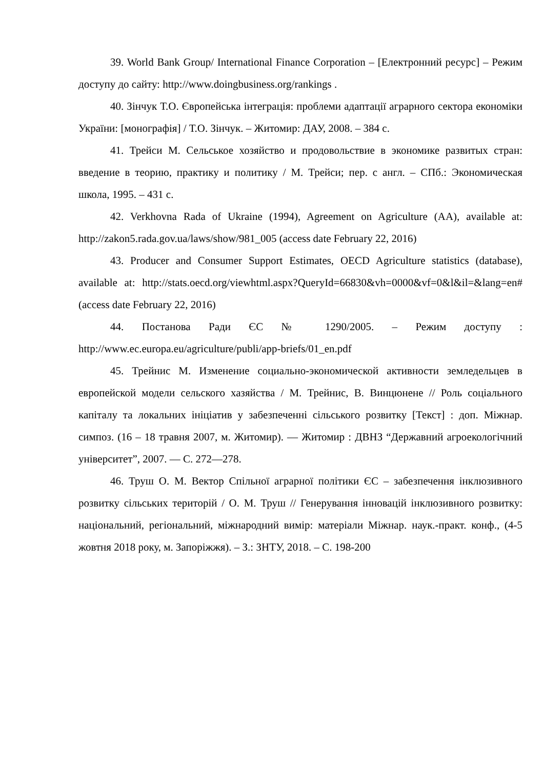39. World Bank Group/ International Finance Corporation – [Електронний ресурс] – Режим доступу до сайту: http://www.doingbusiness.org/rankings .
40. Зінчук Т.О. Європейська інтеграція: проблеми адаптації аграрного сектора економіки України: [монографія] / Т.О. Зінчук. – Житомир: ДАУ, 2008. – 384 с.
41. Трейси М. Сельськое хозяйство и продовольствие в экономике развитых стран: введение в теорию, практику и политику / М. Трейси; пер. с англ. – СПб.: Экономическая школа, 1995. – 431 с.
42. Verkhovna Rada of Ukraine (1994), Agreement on Agriculture (AA), available at: http://zakon5.rada.gov.ua/laws/show/981_005 (access date February 22, 2016)
43. Producer and Consumer Support Estimates, OECD Agriculture statistics (database), available at: http://stats.oecd.org/viewhtml.aspx?QueryId=66830&vh=0000&vf=0&l&il=&lang=en# (access date February 22, 2016)
44. Постанова Ради ЄС № 1290/2005. – Режим доступу : http://www.ec.europa.eu/agriculture/publi/app-briefs/01_en.pdf
45. Трейнис М. Изменение социально-экономической активности земледельцев в европейской модели сельского хазяйства / М. Трейнис, В. Винцюнене // Роль соціального капіталу та локальних ініціатив у забезпеченні сільського розвитку [Текст] : доп. Міжнар. симпоз. (16 – 18 травня 2007, м. Житомир). — Житомир : ДВНЗ “Державний агроекологічний університет”, 2007. — С. 272—278.
46. Труш О. М. Вектор Спільної аграрної політики ЄС – забезпечення інклюзивного розвитку сільських територій / О. М. Труш // Генерування інновацій інклюзивного розвитку: національний, регіональний, міжнародний вимір: матеріали Міжнар. наук.-практ. конф., (4-5 жовтня 2018 року, м. Запоріжжя). – З.: ЗНТУ, 2018. – С. 198-200